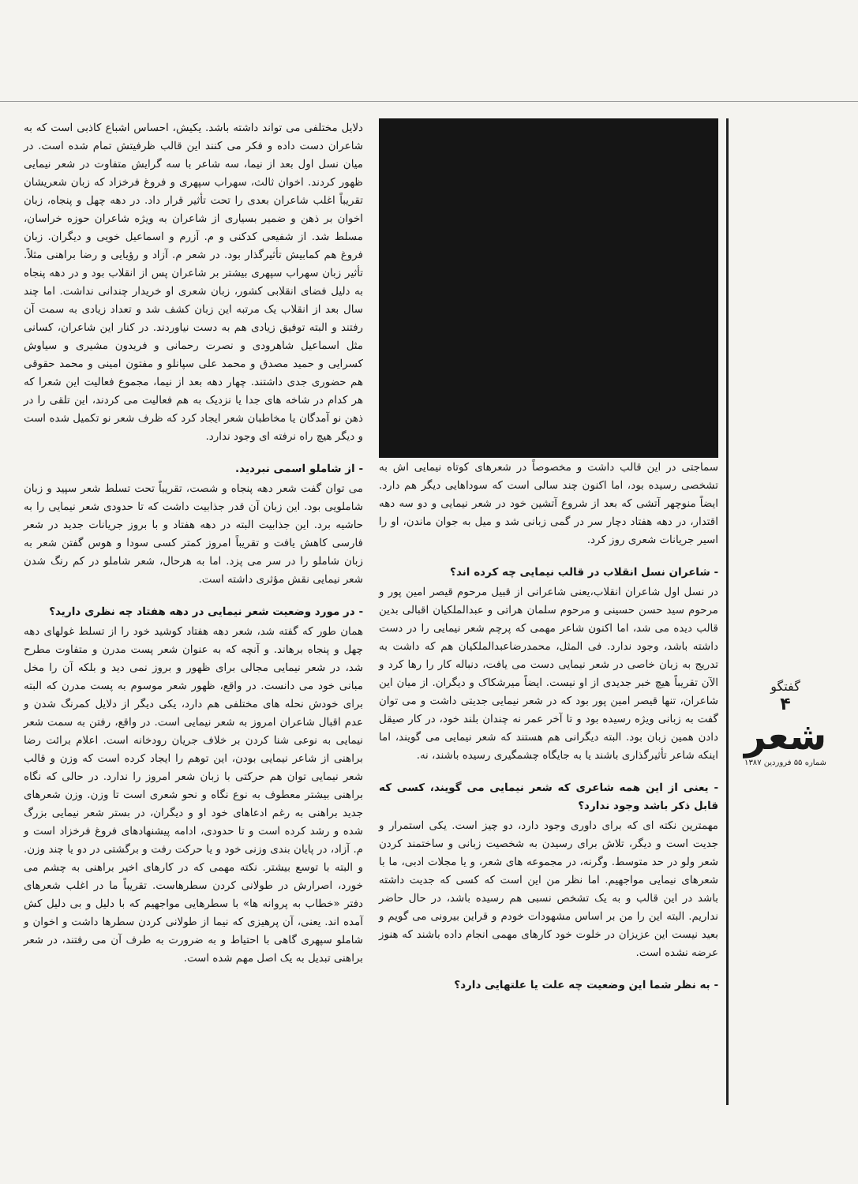گفتگو
۴
شعر
شماره ۵۵ فروردین ۱۳۸۷
سماجتی در این قالب داشت و مخصوصاً در شعرهای کوتاه نیمایی اش به تشخصی رسیده بود، اما اکنون چند سالی است که سوداهایی دیگر هم دارد. ایضاً منوچهر آتشی که بعد از شروع آتشین خود در شعر نیمایی و دو سه دهه اقتدار، در دهه هفتاد دچار سر در گمی زبانی شد و میل به جوان ماندن، او را اسیر جریانات شعری روز کرد.
- شاعران نسل انقلاب در قالب نیمایی چه کرده اند؟
در نسل اول شاعران انقلاب،یعنی شاعرانی از قبیل مرحوم قیصر امین پور و مرحوم سید حسن حسینی و مرحوم سلمان هراتی و عبدالملکیان اقبالی بدین قالب دیده می شد، اما اکنون شاعر مهمی که پرچم شعر نیمایی را در دست داشته باشد، وجود ندارد. فی المثل، محمدرضاعبدالملکیان هم که داشت به تدریج به زبان خاصی در شعر نیمایی دست می یافت، دنباله کار را رها کرد و الآن تقریباً هیچ خبر جدیدی از او نیست. ایضاً میرشکاک و دیگران. از میان این شاعران، تنها قیصر امین پور بود که در شعر نیمایی جدیتی داشت و می توان گفت به زبانی ویژه رسیده بود و تا آخر عمر نه چندان بلند خود، در کار صیقل دادن همین زبان بود. البته دیگرانی هم هستند که شعر نیمایی می گویند، اما اینکه شاعر تأثیرگذاری باشند یا به جایگاه چشمگیری رسیده باشند، نه.
- یعنی از این همه شاعری که شعر نیمایی می گویند، کسی که قابل ذکر باشد وجود ندارد؟
مهمترین نکته ای که برای داوری وجود دارد، دو چیز است. یکی استمرار و جدیت است و دیگر، تلاش برای رسیدن به شخصیت زبانی و ساختمند کردن شعر ولو در حد متوسط. وگرنه، در مجموعه های شعر، و یا مجلات ادبی، ما با شعرهای نیمایی مواجهیم. اما نظر من این است که کسی که جدیت داشته باشد در این قالب و به یک تشخص نسبی هم رسیده باشد، در حال حاضر نداریم. البته این را من بر اساس مشهودات خودم و قراین بیرونی می گویم و بعید نیست این عزیزان در خلوت خود کارهای مهمی انجام داده باشند که هنوز عرضه نشده است.
- به نظر شما این وضعیت چه علت یا علتهایی دارد؟
دلایل مختلفی می تواند داشته باشد. یکیش، احساس اشباع کاذبی است که به شاعران دست داده و فکر می کنند این قالب ظرفیتش تمام شده است. در میان نسل اول بعد از نیما، سه شاعر با سه گرایش متفاوت در شعر نیمایی ظهور کردند. اخوان ثالث، سهراب سپهری و فروغ فرخزاد که زبان شعریشان تقریباً اغلب شاعران بعدی را تحت تأثیر قرار داد. در دهه چهل و پنجاه، زبان اخوان بر ذهن و ضمیر بسیاری از شاعران به ویژه شاعران حوزه خراسان، مسلط شد. از شفیعی کدکنی و م. آزرم و اسماعیل خویی و دیگران. زبان فروغ هم کمابیش تأثیرگذار بود. در شعر م. آزاد و رؤیایی و رضا براهنی مثلاً. تأثیر زبان سهراب سپهری بیشتر بر شاعران پس از انقلاب بود و در دهه پنجاه به دلیل فضای انقلابی کشور، زبان شعری او خریدار چندانی نداشت. اما چند سال بعد از انقلاب یک مرتبه این زبان کشف شد و تعداد زیادی به سمت آن رفتند و البته توفیق زیادی هم به دست نیاوردند. در کنار این شاعران، کسانی مثل اسماعیل شاهرودی و نصرت رحمانی و فریدون مشیری و سیاوش کسرایی و حمید مصدق و محمد علی سپانلو و مفتون امینی و محمد حقوقی هم حضوری جدی داشتند. چهار دهه بعد از نیما، مجموع فعالیت این شعرا که هر کدام در شاخه های جدا یا نزدیک به هم فعالیت می کردند، این تلقی را در ذهن نو آمدگان یا مخاطبان شعر ایجاد کرد که ظرف شعر نو تکمیل شده است و دیگر هیچ راه نرفته ای وجود ندارد.
- از شاملو اسمی نبردید.
می توان گفت شعر دهه پنجاه و شصت، تقریباً تحت تسلط شعر سپید و زبان شاملویی بود. این زبان آن قدر جذابیت داشت که تا حدودی شعر نیمایی را به حاشیه برد. این جذابیت البته در دهه هفتاد و با بروز جریانات جدید در شعر فارسی کاهش یافت و تقریباً امروز کمتر کسی سودا و هوس گفتن شعر به زبان شاملو را در سر می پزد. اما به هرحال، شعر شاملو در کم رنگ شدن شعر نیمایی نقش مؤثری داشته است.
- در مورد وضعیت شعر نیمایی در دهه هفتاد چه نظری دارید؟
همان طور که گفته شد، شعر دهه هفتاد کوشید خود را از تسلط غولهای دهه چهل و پنجاه برهاند. و آنچه که به عنوان شعر پست مدرن و متفاوت مطرح شد، در شعر نیمایی مجالی برای ظهور و بروز نمی دید و بلکه آن را مخل مبانی خود می دانست. در واقع، ظهور شعر موسوم به پست مدرن که البته برای خودش نحله های مختلفی هم دارد، یکی دیگر از دلایل کمرنگ شدن و عدم اقبال شاعران امروز به شعر نیمایی است. در واقع، رفتن به سمت شعر نیمایی به نوعی شنا کردن بر خلاف جریان رودخانه است. اعلام برائت رضا براهنی از شاعر نیمایی بودن، این توهم را ایجاد کرده است که وزن و قالب شعر نیمایی توان هم حرکتی با زبان شعر امروز را ندارد. در حالی که نگاه براهنی بیشتر معطوف به نوع نگاه و نحو شعری است تا وزن. وزن شعرهای جدید براهنی به رغم ادعاهای خود او و دیگران، در بستر شعر نیمایی بزرگ شده و رشد کرده است و تا حدودی، ادامه پیشنهادهای فروغ فرخزاد است و م. آزاد، در پایان بندی وزنی خود و یا حرکت رفت و برگشتی در دو یا چند وزن. و البته با توسع بیشتر. نکته مهمی که در کارهای اخیر براهنی به چشم می خورد، اصرارش در طولانی کردن سطرهاست. تقریباً ما در اغلب شعرهای دفتر «خطاب به پروانه ها» با سطرهایی مواجهیم که با دلیل و بی دلیل کش آمده اند. یعنی، آن پرهیزی که نیما از طولانی کردن سطرها داشت و اخوان و شاملو سپهری گاهی با احتیاط و به ضرورت به طرف آن می رفتند، در شعر براهنی تبدیل به یک اصل مهم شده است.